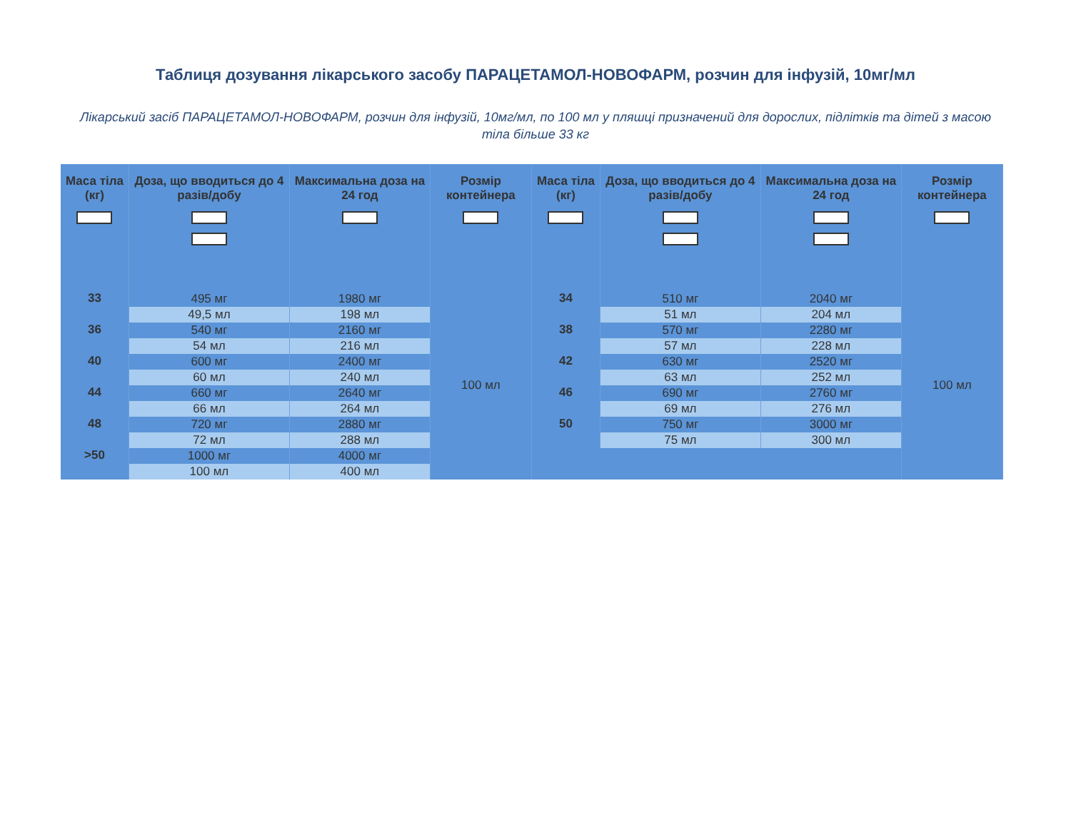Таблиця дозування лікарського засобу ПАРАЦЕТАМОЛ-НОВОФАРМ, розчин для інфузій, 10мг/мл
Лікарський засіб ПАРАЦЕТАМОЛ-НОВОФАРМ, розчин для інфузій, 10мг/мл, по 100 мл у пляшці призначений для дорослих, підлітків та дітей з масою тіла більше 33 кг
| Маса тіла (кг) | Доза, що вводиться до 4 разів/добу | Максимальна доза на 24 год | Розмір контейнера | Маса тіла (кг) | Доза, що вводиться до 4 разів/добу | Максимальна доза на 24 год | Розмір контейнера |
| --- | --- | --- | --- | --- | --- | --- | --- |
| 33 | 495 мг | 1980 мг | 100 мл | 34 | 510 мг | 2040 мг | 100 мл |
| | 49,5 мл | 198 мл | | | 51 мл | 204 мл | |
| 36 | 540 мг | 2160 мг | | 38 | 570 мг | 2280 мг | |
| | 54 мл | 216 мл | | | 57 мл | 228 мл | |
| 40 | 600 мг | 2400 мг | | 42 | 630 мг | 2520 мг | |
| | 60 мл | 240 мл | | | 63 мл | 252 мл | |
| 44 | 660 мг | 2640 мг | | 46 | 690 мг | 2760 мг | |
| | 66 мл | 264 мл | | | 69 мл | 276 мл | |
| 48 | 720 мг | 2880 мг | | 50 | 750 мг | 3000 мг | |
| | 72 мл | 288 мл | | | 75 мл | 300 мл | |
| >50 | 1000 мг | 4000 мг | | | | | |
| | 100 мл | 400 мл | | | | | |